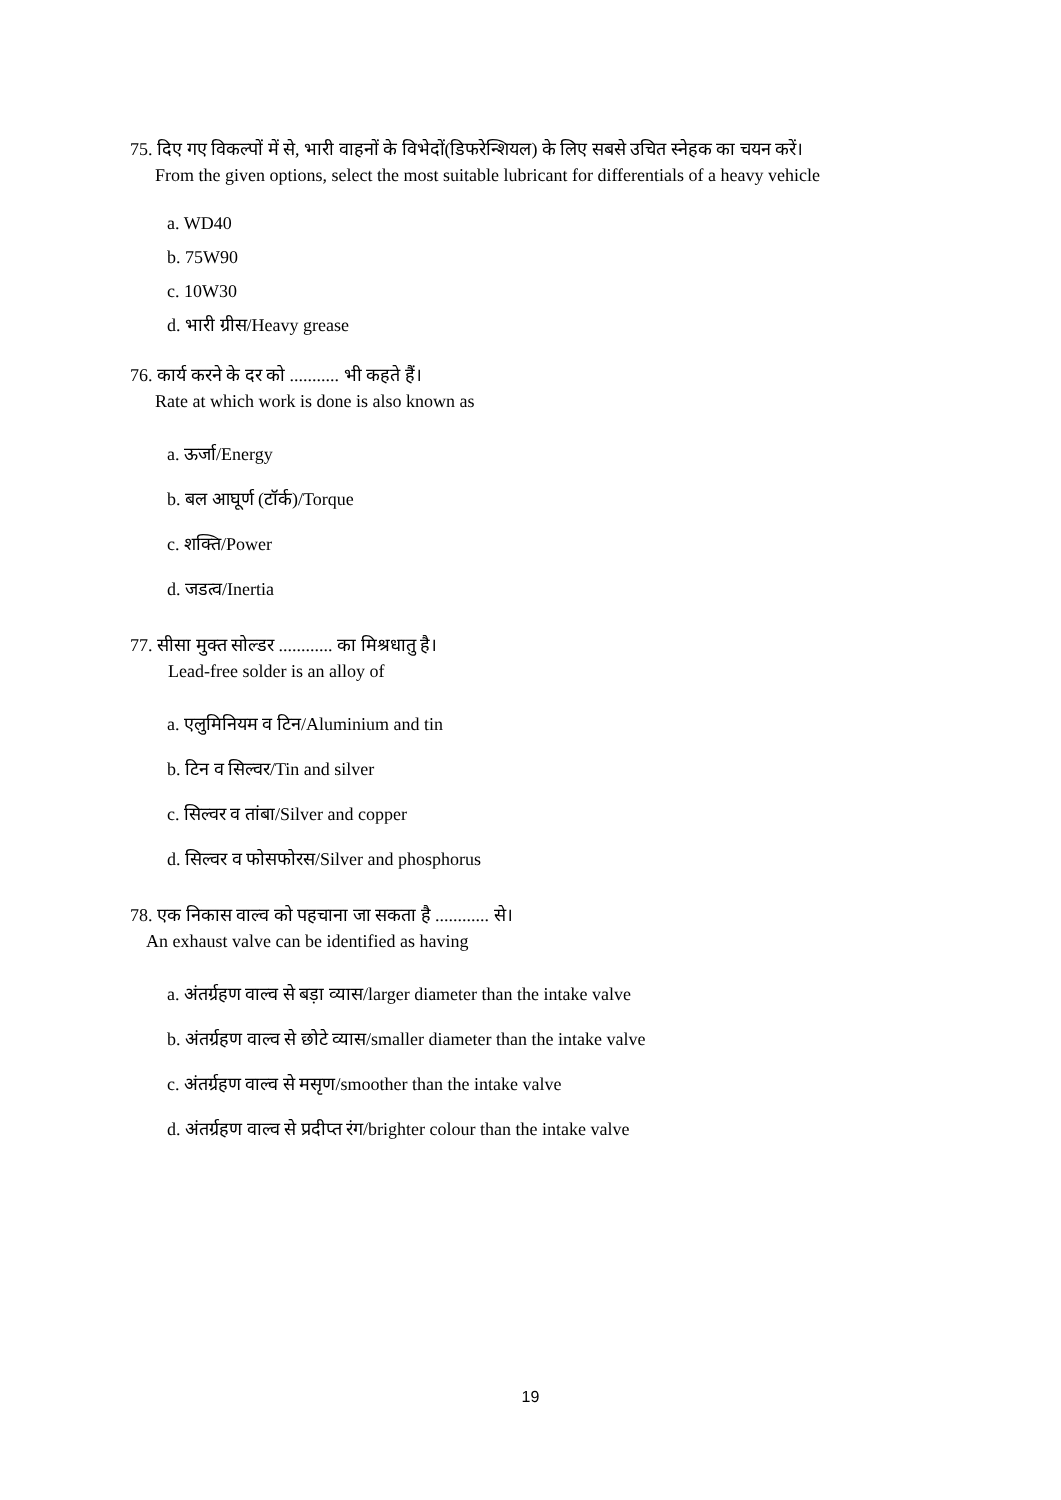75. दिए गए विकल्पों में से, भारी वाहनों के विभेदों(डिफरेन्शियल) के लिए सबसे उचित स्नेहक का चयन करें।
From the given options, select the most suitable lubricant for differentials of a heavy vehicle
a. WD40
b. 75W90
c. 10W30
d. भारी ग्रीस/Heavy grease
76. कार्य करने के दर को ........... भी कहते हैं।
Rate at which work is done is also known as
a. ऊर्जा/Energy
b. बल आघूर्ण (टॉर्क)/Torque
c. शक्ति/Power
d. जडत्व/Inertia
77. सीसा मुक्त सोल्डर ............ का मिश्रधातु है।
Lead-free solder is an alloy of
a. एलुमिनियम व टिन/Aluminium and tin
b. टिन व सिल्वर/Tin and silver
c. सिल्वर व तांबा/Silver and copper
d. सिल्वर व फोसफोरस/Silver and phosphorus
78. एक निकास वाल्व को पहचाना जा सकता है ............ से।
An exhaust valve can be identified as having
a. अंतर्ग्रहण वाल्व से बड़ा व्यास/larger diameter than the intake valve
b. अंतर्ग्रहण वाल्व से छोटे व्यास/smaller diameter than the intake valve
c. अंतर्ग्रहण वाल्व से मसृण/smoother than the intake valve
d. अंतर्ग्रहण वाल्व से प्रदीप्त रंग/brighter colour than the intake valve
19